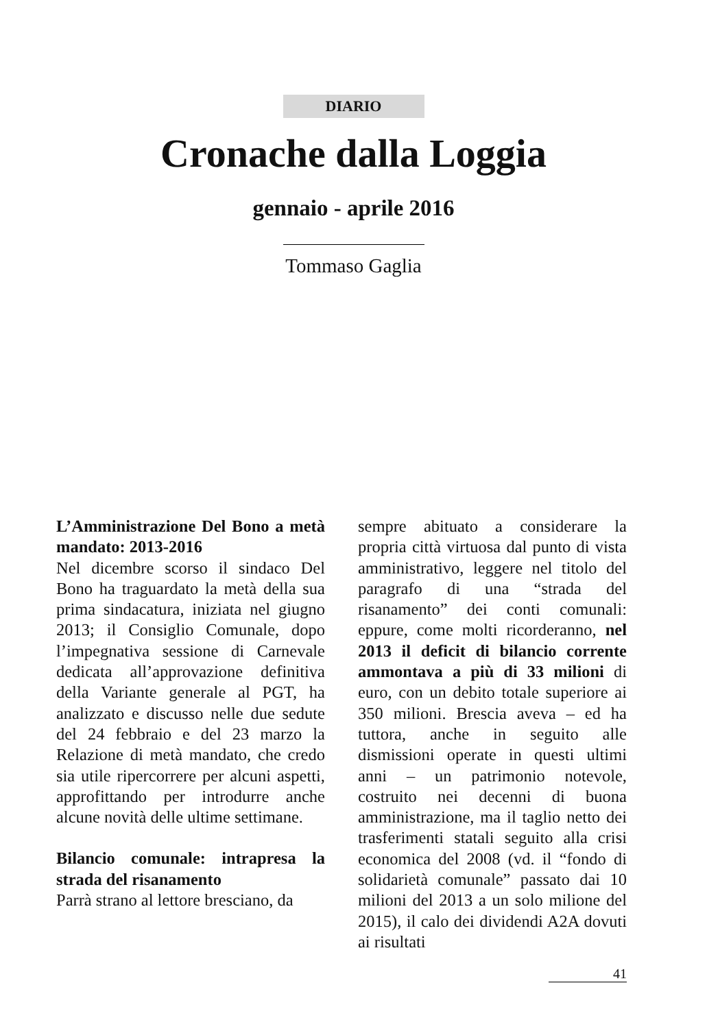DIARIO
Cronache dalla Loggia
gennaio - aprile 2016
Tommaso Gaglia
L’Amministrazione Del Bono a metà mandato: 2013-2016
Nel dicembre scorso il sindaco Del Bono ha traguardato la metà della sua prima sindacatura, iniziata nel giugno 2013; il Consiglio Comunale, dopo l’impegnativa sessione di Carnevale dedicata all’approvazione definitiva della Variante generale al PGT, ha analizzato e discusso nelle due sedute del 24 febbraio e del 23 marzo la Relazione di metà mandato, che credo sia utile ripercorrere per alcuni aspetti, approfittando per introdurre anche alcune novità delle ultime settimane.
Bilancio comunale: intrapresa la strada del risanamento
Parrà strano al lettore bresciano, da
sempre abituato a considerare la propria città virtuosa dal punto di vista amministrativo, leggere nel titolo del paragrafo di una “strada del risanamento” dei conti comunali: eppure, come molti ricorderanno, nel 2013 il deficit di bilancio corrente ammontava a più di 33 milioni di euro, con un debito totale superiore ai 350 milioni. Brescia aveva – ed ha tuttora, anche in seguito alle dismissioni operate in questi ultimi anni – un patrimonio notevole, costruito nei decenni di buona amministrazione, ma il taglio netto dei trasferimenti statali seguito alla crisi economica del 2008 (vd. il “fondo di solidarietà comunale” passato dai 10 milioni del 2013 a un solo milione del 2015), il calo dei dividendi A2A dovuti ai risultati
41